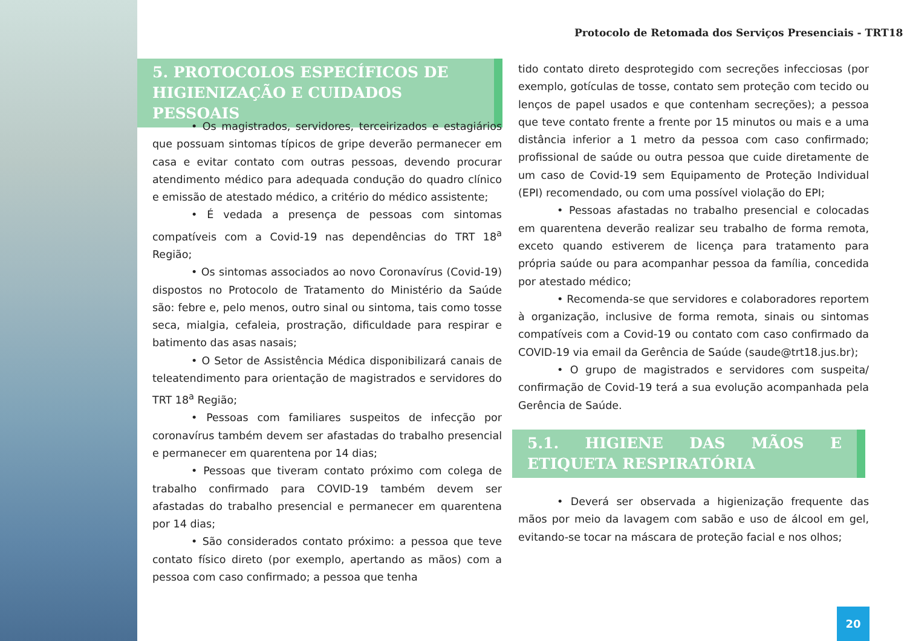Protocolo de Retomada dos Serviços Presenciais - TRT18
5. PROTOCOLOS ESPECÍFICOS DE HIGIENIZAÇÃO E CUIDADOS PESSOAIS
• Os magistrados, servidores, terceirizados e estagiários que possuam sintomas típicos de gripe deverão permanecer em casa e evitar contato com outras pessoas, devendo procurar atendimento médico para adequada condução do quadro clínico e emissão de atestado médico, a critério do médico assistente;
• É vedada a presença de pessoas com sintomas compatíveis com a Covid-19 nas dependências do TRT 18<sup>a</sup> Região;
• Os sintomas associados ao novo Coronavírus (Covid-19) dispostos no Protocolo de Tratamento do Ministério da Saúde são: febre e, pelo menos, outro sinal ou sintoma, tais como tosse seca, mialgia, cefaleia, prostração, dificuldade para respirar e batimento das asas nasais;
• O Setor de Assistência Médica disponibilizará canais de teleatendimento para orientação de magistrados e servidores do TRT 18<sup>a</sup> Região;
• Pessoas com familiares suspeitos de infecção por coronavírus também devem ser afastadas do trabalho presencial e permanecer em quarentena por 14 dias;
• Pessoas que tiveram contato próximo com colega de trabalho confirmado para COVID-19 também devem ser afastadas do trabalho presencial e permanecer em quarentena por 14 dias;
• São considerados contato próximo: a pessoa que teve contato físico direto (por exemplo, apertando as mãos) com a pessoa com caso confirmado; a pessoa que tenha
tido contato direto desprotegido com secreções infecciosas (por exemplo, gotículas de tosse, contato sem proteção com tecido ou lenços de papel usados e que contenham secreções); a pessoa que teve contato frente a frente por 15 minutos ou mais e a uma distância inferior a 1 metro da pessoa com caso confirmado; profissional de saúde ou outra pessoa que cuide diretamente de um caso de Covid-19 sem Equipamento de Proteção Individual (EPI) recomendado, ou com uma possível violação do EPI;
• Pessoas afastadas no trabalho presencial e colocadas em quarentena deverão realizar seu trabalho de forma remota, exceto quando estiverem de licença para tratamento para própria saúde ou para acompanhar pessoa da família, concedida por atestado médico;
• Recomenda-se que servidores e colaboradores reportem à organização, inclusive de forma remota, sinais ou sintomas compatíveis com a Covid-19 ou contato com caso confirmado da COVID-19 via email da Gerência de Saúde (saude@trt18.jus.br);
• O grupo de magistrados e servidores com suspeita/ confirmação de Covid-19 terá a sua evolução acompanhada pela Gerência de Saúde.
5.1. HIGIENE DAS MÃOS E ETIQUETA RESPIRATÓRIA
• Deverá ser observada a higienização frequente das mãos por meio da lavagem com sabão e uso de álcool em gel, evitando-se tocar na máscara de proteção facial e nos olhos;
20